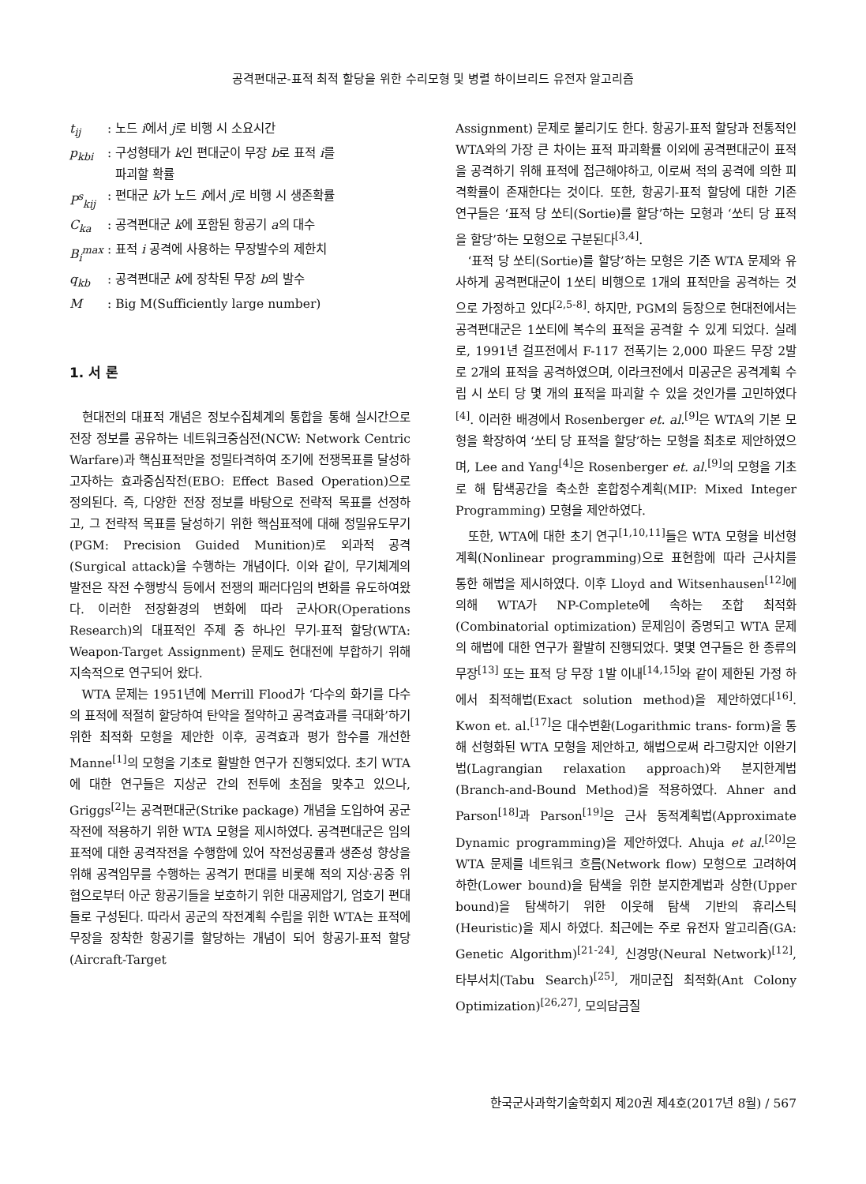공격편대군-표적 최적 할당을 위한 수리모형 및 병렬 하이브리드 유전자 알고리즘
t<sub>ij</sub>: 노드 i에서 j로 비행 시 소요시간
p<sub>kbi</sub>: 구성형태가 k인 편대군이 무장 b로 표적 i를
파괴할 확률
P<sup>s</sup><sub>kij</sub>: 편대군 k가 노드 i에서 j로 비행 시 생존확률
C<sub>ka</sub>: 공격편대군 k에 포함된 항공기 a의 대수
B<sub>i</sub><sup>max</sup>: 표적 i 공격에 사용하는 무장발수의 제한치
q<sub>kb</sub>: 공격편대군 k에 장착된 무장 b의 발수
M: Big M(Sufficiently large number)
1. 서 론
현대전의 대표적 개념은 정보수집체계의 통합을 통해 실시간으로 전장 정보를 공유하는 네트워크중심전(NCW: Network Centric Warfare)과 핵심표적만을 정밀타격하여 조기에 전쟁목표를 달성하고자하는 효과중심작전(EBO: Effect Based Operation)으로 정의된다. 즉, 다양한 전장 정보를 바탕으로 전략적 목표를 선정하고, 그 전략적 목표를 달성하기 위한 핵심표적에 대해 정밀유도무기(PGM: Precision Guided Munition)로 외과적 공격(Surgical attack)을 수행하는 개념이다. 이와 같이, 무기체계의 발전은 작전 수행방식 등에서 전쟁의 패러다임의 변화를 유도하여왔다. 이러한 전장환경의 변화에 따라 군사OR(Operations Research)의 대표적인 주제 중 하나인 무기-표적 할당(WTA: Weapon-Target Assignment) 문제도 현대전에 부합하기 위해 지속적으로 연구되어 왔다.
WTA 문제는 1951년에 Merrill Flood가 ‘다수의 화기를 다수의 표적에 적절히 할당하여 탄약을 절약하고 공격효과를 극대화’하기 위한 최적화 모형을 제안한 이후, 공격효과 평가 함수를 개선한 Manne<sup>[1]</sup>의 모형을 기초로 활발한 연구가 진행되었다. 초기 WTA에 대한 연구들은 지상군 간의 전투에 초점을 맞추고 있으나, Griggs<sup>[2]</sup>는 공격편대군(Strike package) 개념을 도입하여 공군작전에 적용하기 위한 WTA 모형을 제시하였다. 공격편대군은 임의 표적에 대한 공격작전을 수행함에 있어 작전성공률과 생존성 향상을 위해 공격임무를 수행하는 공격기 편대를 비롯해 적의 지상·공중 위협으로부터 아군 항공기들을 보호하기 위한 대공제압기, 엄호기 편대들로 구성된다. 따라서 공군의 작전계획 수립을 위한 WTA는 표적에 무장을 장착한 항공기를 할당하는 개념이 되어 항공기-표적 할당(Aircraft-Target
Assignment) 문제로 불리기도 한다. 항공기-표적 할당과 전통적인 WTA와의 가장 큰 차이는 표적 파괴확률 이외에 공격편대군이 표적을 공격하기 위해 표적에 접근해야하고, 이로써 적의 공격에 의한 피격확률이 존재한다는 것이다. 또한, 항공기-표적 할당에 대한 기존 연구들은 ‘표적 당 쏘티(Sortie)를 할당’하는 모형과 ‘쏘티 당 표적을 할당’하는 모형으로 구분된다<sup>[3,4]</sup>.
‘표적 당 쏘티(Sortie)를 할당’하는 모형은 기존 WTA 문제와 유사하게 공격편대군이 1쏘티 비행으로 1개의 표적만을 공격하는 것으로 가정하고 있다<sup>[2,5-8]</sup>. 하지만, PGM의 등장으로 현대전에서는 공격편대군은 1쏘티에 복수의 표적을 공격할 수 있게 되었다. 실례로, 1991년 걸프전에서 F-117 전폭기는 2,000 파운드 무장 2발로 2개의 표적을 공격하였으며, 이라크전에서 미공군은 공격계획 수립 시 쏘티 당 몇 개의 표적을 파괴할 수 있을 것인가를 고민하였다<sup>[4]</sup>. 이러한 배경에서 Rosenberger et. al.<sup>[9]</sup>은 WTA의 기본 모형을 확장하여 ‘쏘티 당 표적을 할당’하는 모형을 최초로 제안하였으며, Lee and Yang<sup>[4]</sup>은 Rosenberger et. al.<sup>[9]</sup>의 모형을 기초로 해 탐색공간을 축소한 혼합정수계획(MIP: Mixed Integer Programming) 모형을 제안하였다.
또한, WTA에 대한 초기 연구<sup>[1,10,11]</sup>들은 WTA 모형을 비선형계획(Nonlinear programming)으로 표현함에 따라 근사치를 통한 해법을 제시하였다. 이후 Lloyd and Witsenhausen<sup>[12]</sup>에 의해 WTA가 NP-Complete에 속하는 조합 최적화(Combinatorial optimization) 문제임이 증명되고 WTA 문제의 해법에 대한 연구가 활발히 진행되었다. 몇몇 연구들은 한 종류의 무장<sup>[13]</sup> 또는 표적 당 무장 1발 이내<sup>[14,15]</sup>와 같이 제한된 가정 하에서 최적해법(Exact solution method)을 제안하였다<sup>[16]</sup>. Kwon et. al.<sup>[17]</sup>은 대수변환(Logarithmic trans- form)을 통해 선형화된 WTA 모형을 제안하고, 해법으로써 라그랑지안 이완기법(Lagrangian relaxation approach)와 분지한계법(Branch-and-Bound Method)을 적용하였다. Ahner and Parson<sup>[18]</sup>과 Parson<sup>[19]</sup>은 근사 동적계획법(Approximate Dynamic programming)을 제안하였다. Ahuja et al.<sup>[20]</sup>은 WTA 문제를 네트워크 흐름(Network flow) 모형으로 고려하여 하한(Lower bound)을 탐색을 위한 분지한계법과 상한(Upper bound)을 탐색하기 위한 이웃해 탐색 기반의 휴리스틱(Heuristic)을 제시 하였다. 최근에는 주로 유전자 알고리즘(GA: Genetic Algorithm)<sup>[21-24]</sup>, 신경망(Neural Network)<sup>[12]</sup>, 타부서치(Tabu Search)<sup>[25]</sup>, 개미군집 최적화(Ant Colony Optimization)<sup>[26,27]</sup>, 모의담금질
한국군사과학기술학회지 제20권 제4호(2017년 8월) / 567